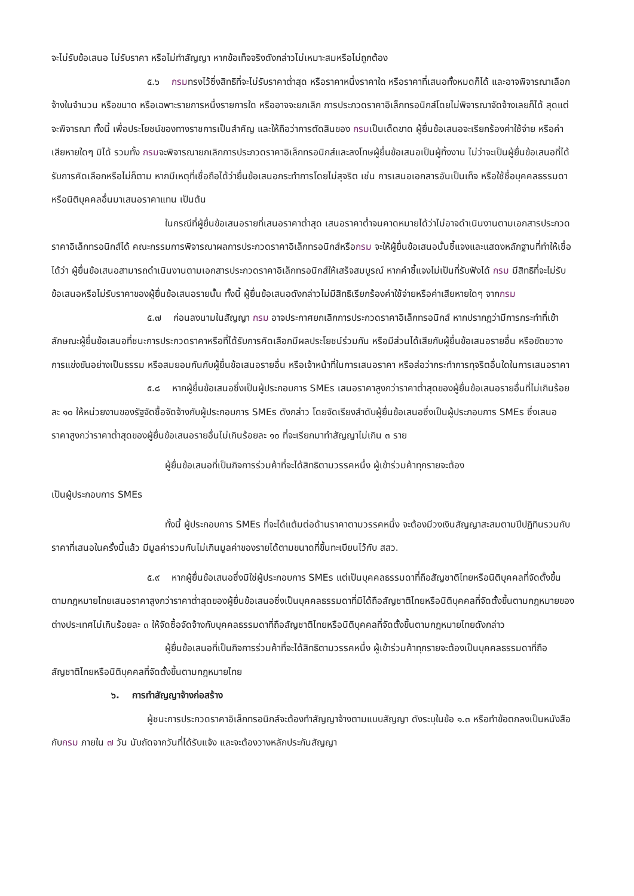จะไม่รับข้อเสนอ ไม่รับราคา หรือไม่ทำสัญญา หากข้อเท็จจริงดังกล่าวไม่เหมาะสมหรือไม่ถูกต้อง
๕.๖ กรมทรงไว้ซึ่งสิทธิที่จะไม่รับราคาต่ำสุด หรือราคาหนึ่งราคาใด หรือราคาที่เสนอทั้งหมดก็ได้ และอาจพิจารณาเลือกจ้างในจำนวน หรือขนาด หรือเฉพาะรายการหนึ่งรายการใด หรืออาจจะยกเลิก การประกวดราคาอิเล็กทรอนิกส์โดยไม่พิจารณาจัดจ้างเลยก็ได้ สุดแต่จะพิจารณา ทั้งนี้ เพื่อประโยชน์ของทางราชการเป็นสำคัญ และให้ถือว่าการตัดสินของ กรมเป็นเด็ดขาด ผู้ยื่นข้อเสนอจะเรียกร้องค่าใช้จ่าย หรือค่าเสียหายใดๆ มิได้ รวมทั้ง กรมจะพิจารณายกเลิกการประกวดราคาอิเล็กทรอนิกส์และลงโทษผู้ยื่นข้อเสนอเป็นผู้ทิ้งงาน ไม่ว่าจะเป็นผู้ยื่นข้อเสนอที่ได้รับการคัดเลือกหรือไม่ก็ตาม หากมีเหตุที่เชื่อถือได้ว่ายื่นข้อเสนอกระทำการโดยไม่สุจริต เช่น การเสนอเอกสารอันเป็นเท็จ หรือใช้ชื่อบุคคลธรรมดา หรือนิติบุคคลอื่นมาเสนอราคาแทน เป็นต้น
ในกรณีที่ผู้ยื่นข้อเสนอรายที่เสนอราคาต่ำสุด เสนอราคาต่ำจนคาดหมายได้ว่าไม่อาจดำเนินงานตามเอกสารประกวดราคาอิเล็กทรอนิกส์ได้ คณะกรรมการพิจารณาผลการประกวดราคาอิเล็กทรอนิกส์หรือกรม จะให้ผู้ยื่นข้อเสนอนั้นชี้แจงและแสดงหลักฐานที่ทำให้เชื่อได้ว่า ผู้ยื่นข้อเสนอสามารถดำเนินงานตามเอกสารประกวดราคาอิเล็กทรอนิกส์ให้เสร็จสมบูรณ์ หากคำชี้แจงไม่เป็นที่รับฟังได้ กรม มีสิทธิที่จะไม่รับข้อเสนอหรือไม่รับราคาของผู้ยื่นข้อเสนอรายนั้น ทั้งนี้ ผู้ยื่นข้อเสนอดังกล่าวไม่มีสิทธิเรียกร้องค่าใช้จ่ายหรือค่าเสียหายใดๆ จากกรม
๕.๗ ก่อนลงนามในสัญญา กรม อาจประกาศยกเลิกการประกวดราคาอิเล็กทรอนิกส์ หากปรากฏว่ามีการกระทำที่เข้าลักษณะผู้ยื่นข้อเสนอที่ชนะการประกวดราคาหรือที่ได้รับการคัดเลือกมีผลประโยชน์ร่วมกัน หรือมีส่วนได้เสียกับผู้ยื่นข้อเสนอรายอื่น หรือขัดขวางการแข่งขันอย่างเป็นธรรม หรือสมยอมกันกับผู้ยื่นข้อเสนอรายอื่น หรือเจ้าหน้าที่ในการเสนอราคา หรือส่อว่ากระทำการทุจริตอื่นใดในการเสนอราคา
๕.๘ หากผู้ยื่นข้อเสนอซึ่งเป็นผู้ประกอบการ SMEs เสนอราคาสูงกว่าราคาต่ำสุดของผู้ยื่นข้อเสนอรายอื่นที่ไม่เกินร้อยละ ๑๐ ให้หน่วยงานของรัฐจัดซื้อจัดจ้างกับผู้ประกอบการ SMEs ดังกล่าว โดยจัดเรียงลำดับผู้ยื่นข้อเสนอซึ่งเป็นผู้ประกอบการ SMEs ซึ่งเสนอราคาสูงกว่าราคาต่ำสุดของผู้ยื่นข้อเสนอรายอื่นไม่เกินร้อยละ ๑๐ ที่จะเรียกมาทำสัญญาไม่เกิน ๓ ราย
ผู้ยื่นข้อเสนอที่เป็นกิจการร่วมค้าที่จะได้สิทธิตามวรรคหนึ่ง ผู้เข้าร่วมค้าทุกรายจะต้อง
เป็นผู้ประกอบการ SMEs
ทั้งนี้ ผู้ประกอบการ SMEs ที่จะได้แต้มต่อด้านราคาตามวรรคหนึ่ง จะต้องมีวงเงินสัญญาสะสมตามปีปฏิทินรวมกับราคาที่เสนอในครั้งนี้แล้ว มีมูลค่ารวมกันไม่เกินมูลค่าของรายได้ตามขนาดที่ขึ้นทะเบียนไว้กับ สสว.
๕.๙ หากผู้ยื่นข้อเสนอซึ่งมิใช่ผู้ประกอบการ SMEs แต่เป็นบุคคลธรรมดาที่ถือสัญชาติไทยหรือนิติบุคคลที่จัดตั้งขึ้นตามกฎหมายไทยเสนอราคาสูงกว่าราคาต่ำสุดของผู้ยื่นข้อเสนอซึ่งเป็นบุคคลธรรมดาที่มิได้ถือสัญชาติไทยหรือนิติบุคคลที่จัดตั้งขึ้นตามกฎหมายของต่างประเทศไม่เกินร้อยละ ๓ ให้จัดซื้อจัดจ้างกับบุคคลธรรมดาที่ถือสัญชาติไทยหรือนิติบุคคลที่จัดตั้งขึ้นตามกฎหมายไทยดังกล่าว
ผู้ยื่นข้อเสนอที่เป็นกิจการร่วมค้าที่จะได้สิทธิตามวรรคหนึ่ง ผู้เข้าร่วมค้าทุกรายจะต้องเป็นบุคคลธรรมดาที่ถือสัญชาติไทยหรือนิติบุคคลที่จัดตั้งขึ้นตามกฎหมายไทย
๖. การทำสัญญาจ้างก่อสร้าง
ผู้ชนะการประกวดราคาอิเล็กทรอนิกส์จะต้องทำสัญญาจ้างตามแบบสัญญา ดังระบุในข้อ ๑.๓ หรือทำข้อตกลงเป็นหนังสือกับกรม ภายใน ๗ วัน นับถัดจากวันที่ได้รับแจ้ง และจะต้องวางหลักประกันสัญญา